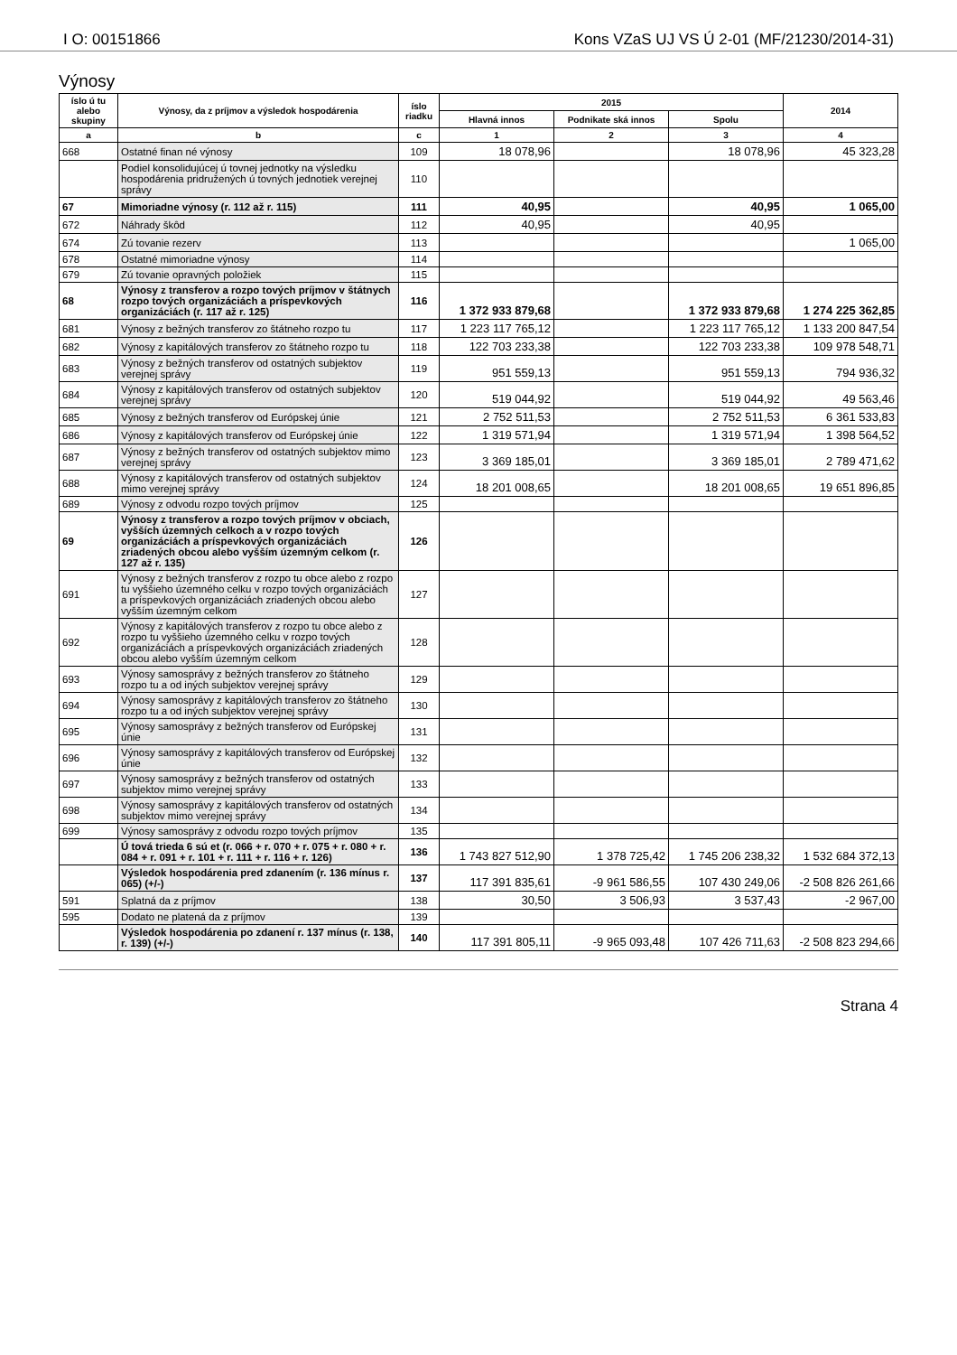I O: 00151866 Kons VZaS UJ VS Ú 2-01 (MF/21230/2014-31)
Výnosy
| íslo ú tu alebo skupiny | Výnosy, da z príjmov a výsledok hospodárenia | íslo riadku | 2015 | | | 2014 |
| --- | --- | --- | --- | --- | --- | --- |
| | | | Hlavná innos | Podnikate ská innos | Spolu | |
| a | b | c | 1 | 2 | 3 | 4 |
| 668 | Ostatné finan né výnosy | 109 | 18 078,96 | | 18 078,96 | 45 323,28 |
| | Podiel konsolidujúcej ú tovnej jednotky na výsledku hospodárenia pridružených ú tovných jednotiek verejnej správy | 110 | | | | |
| 67 | Mimoriadne výnosy (r. 112 až r. 115) | 111 | 40,95 | | 40,95 | 1 065,00 |
| 672 | Náhrady škôd | 112 | 40,95 | | 40,95 | |
| 674 | Zú tovanie rezerv | 113 | | | | 1 065,00 |
| 678 | Ostatné mimoriadne výnosy | 114 | | | | |
| 679 | Zú tovanie opravných položiek | 115 | | | | |
| 68 | Výnosy z transferov a rozpo tových príjmov v štátnych rozpo tových organizáciách a príspevkových organizáciách (r. 117 až r. 125) | 116 | 1 372 933 879,68 | | 1 372 933 879,68 | 1 274 225 362,85 |
| 681 | Výnosy z bežných transferov zo štátneho rozpo tu | 117 | 1 223 117 765,12 | | 1 223 117 765,12 | 1 133 200 847,54 |
| 682 | Výnosy z kapitálových transferov zo štátneho rozpo tu | 118 | 122 703 233,38 | | 122 703 233,38 | 109 978 548,71 |
| 683 | Výnosy z bežných transferov od ostatných subjektov verejnej správy | 119 | 951 559,13 | | 951 559,13 | 794 936,32 |
| 684 | Výnosy z kapitálových transferov od ostatných subjektov verejnej správy | 120 | 519 044,92 | | 519 044,92 | 49 563,46 |
| 685 | Výnosy z bežných transferov od Európskej únie | 121 | 2 752 511,53 | | 2 752 511,53 | 6 361 533,83 |
| 686 | Výnosy z kapitálových transferov od Európskej únie | 122 | 1 319 571,94 | | 1 319 571,94 | 1 398 564,52 |
| 687 | Výnosy z bežných transferov od ostatných subjektov mimo verejnej správy | 123 | 3 369 185,01 | | 3 369 185,01 | 2 789 471,62 |
| 688 | Výnosy z kapitálových transferov od ostatných subjektov mimo verejnej správy | 124 | 18 201 008,65 | | 18 201 008,65 | 19 651 896,85 |
| 689 | Výnosy z odvodu rozpo tových príjmov | 125 | | | | |
| 69 | Výnosy z transferov a rozpo tových príjmov v obciach, vyšších územných celkoch a v rozpo tových organizáciách a príspevkových organizáciách zriadených obcou alebo vyšším územným celkom (r. 127 až r. 135) | 126 | | | | |
| 691 | Výnosy z bežných transferov z rozpo tu obce alebo z rozpo tu vyššieho územného celku v rozpo tových organizáciách a príspevkových organizáciách zriadených obcou alebo vyšším územným celkom | 127 | | | | |
| 692 | Výnosy z kapitálových transferov z rozpo tu obce alebo z rozpo tu vyššieho územného celku v rozpo tových organizáciách a príspevkových organizáciách zriadených obcou alebo vyšším územným celkom | 128 | | | | |
| 693 | Výnosy samosprávy z bežných transferov zo štátneho rozpo tu a od iných subjektov verejnej správy | 129 | | | | |
| 694 | Výnosy samosprávy z kapitálových transferov zo štátneho rozpo tu a od iných subjektov verejnej správy | 130 | | | | |
| 695 | Výnosy samosprávy z bežných transferov od Európskej únie | 131 | | | | |
| 696 | Výnosy samosprávy z kapitálových transferov od Európskej únie | 132 | | | | |
| 697 | Výnosy samosprávy z bežných transferov od ostatných subjektov mimo verejnej správy | 133 | | | | |
| 698 | Výnosy samosprávy z kapitálových transferov od ostatných subjektov mimo verejnej správy | 134 | | | | |
| 699 | Výnosy samosprávy z odvodu rozpo tových príjmov | 135 | | | | |
| | Ú tová trieda 6 sú et (r. 066 + r. 070 + r. 075 + r. 080 + r. 084 + r. 091 + r. 101 + r. 111 + r. 116 + r. 126) | 136 | 1 743 827 512,90 | 1 378 725,42 | 1 745 206 238,32 | 1 532 684 372,13 |
| | Výsledok hospodárenia pred zdanením (r. 136 mínus r. 065) (+/-) | 137 | 117 391 835,61 | -9 961 586,55 | 107 430 249,06 | -2 508 826 261,66 |
| 591 | Splatná da z príjmov | 138 | 30,50 | 3 506,93 | 3 537,43 | -2 967,00 |
| 595 | Dodato ne platená da z príjmov | 139 | | | | |
| | Výsledok hospodárenia po zdanení r. 137 mínus (r. 138, r. 139) (+/-) | 140 | 117 391 805,11 | -9 965 093,48 | 107 426 711,63 | -2 508 823 294,66 |
Strana 4